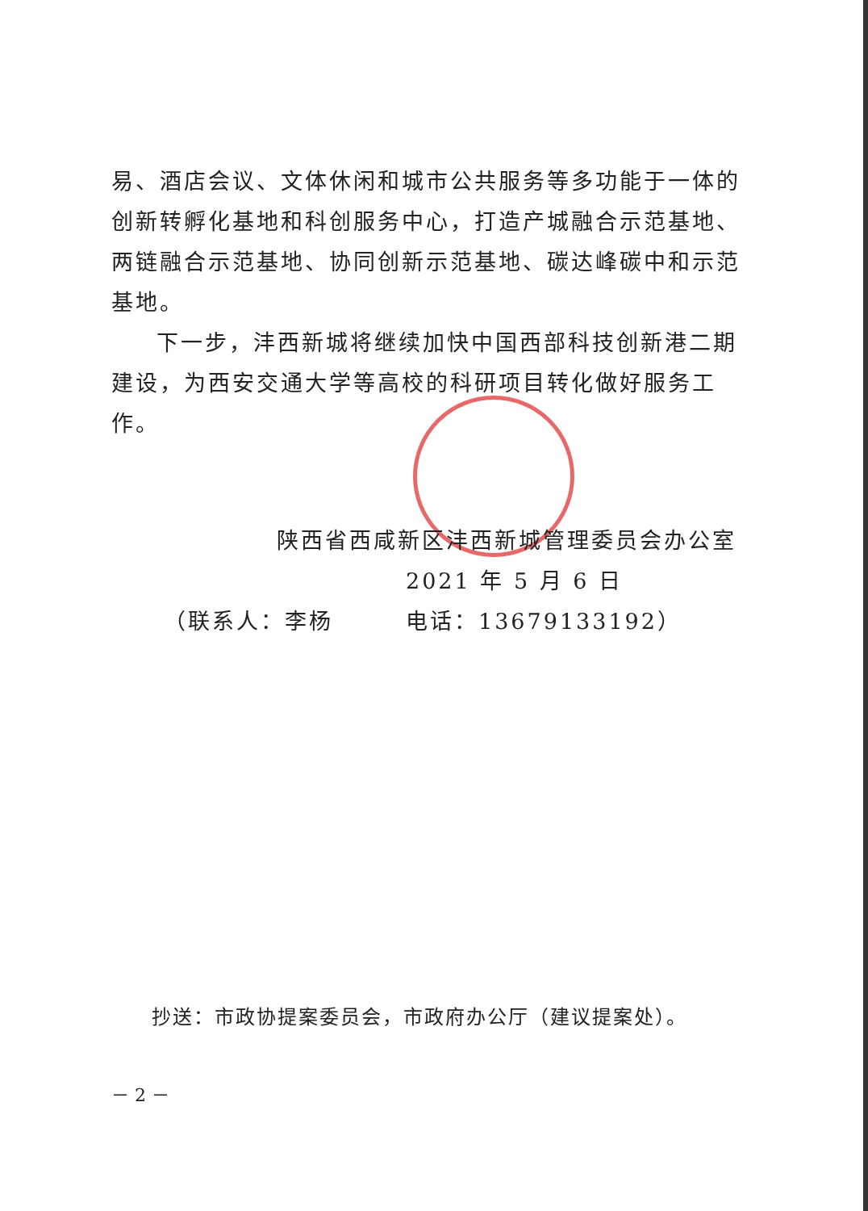易、酒店会议、文体休闲和城市公共服务等多功能于一体的创新转孵化基地和科创服务中心，打造产城融合示范基地、两链融合示范基地、协同创新示范基地、碳达峰碳中和示范基地。
下一步，沣西新城将继续加快中国西部科技创新港二期建设，为西安交通大学等高校的科研项目转化做好服务工作。
陕西省西咸新区沣西新城管理委员会办公室
2021 年 5 月 6 日
（联系人：李杨　　　电话：13679133192）
抄送：市政协提案委员会，市政府办公厅（建议提案处）。
－ 2 －